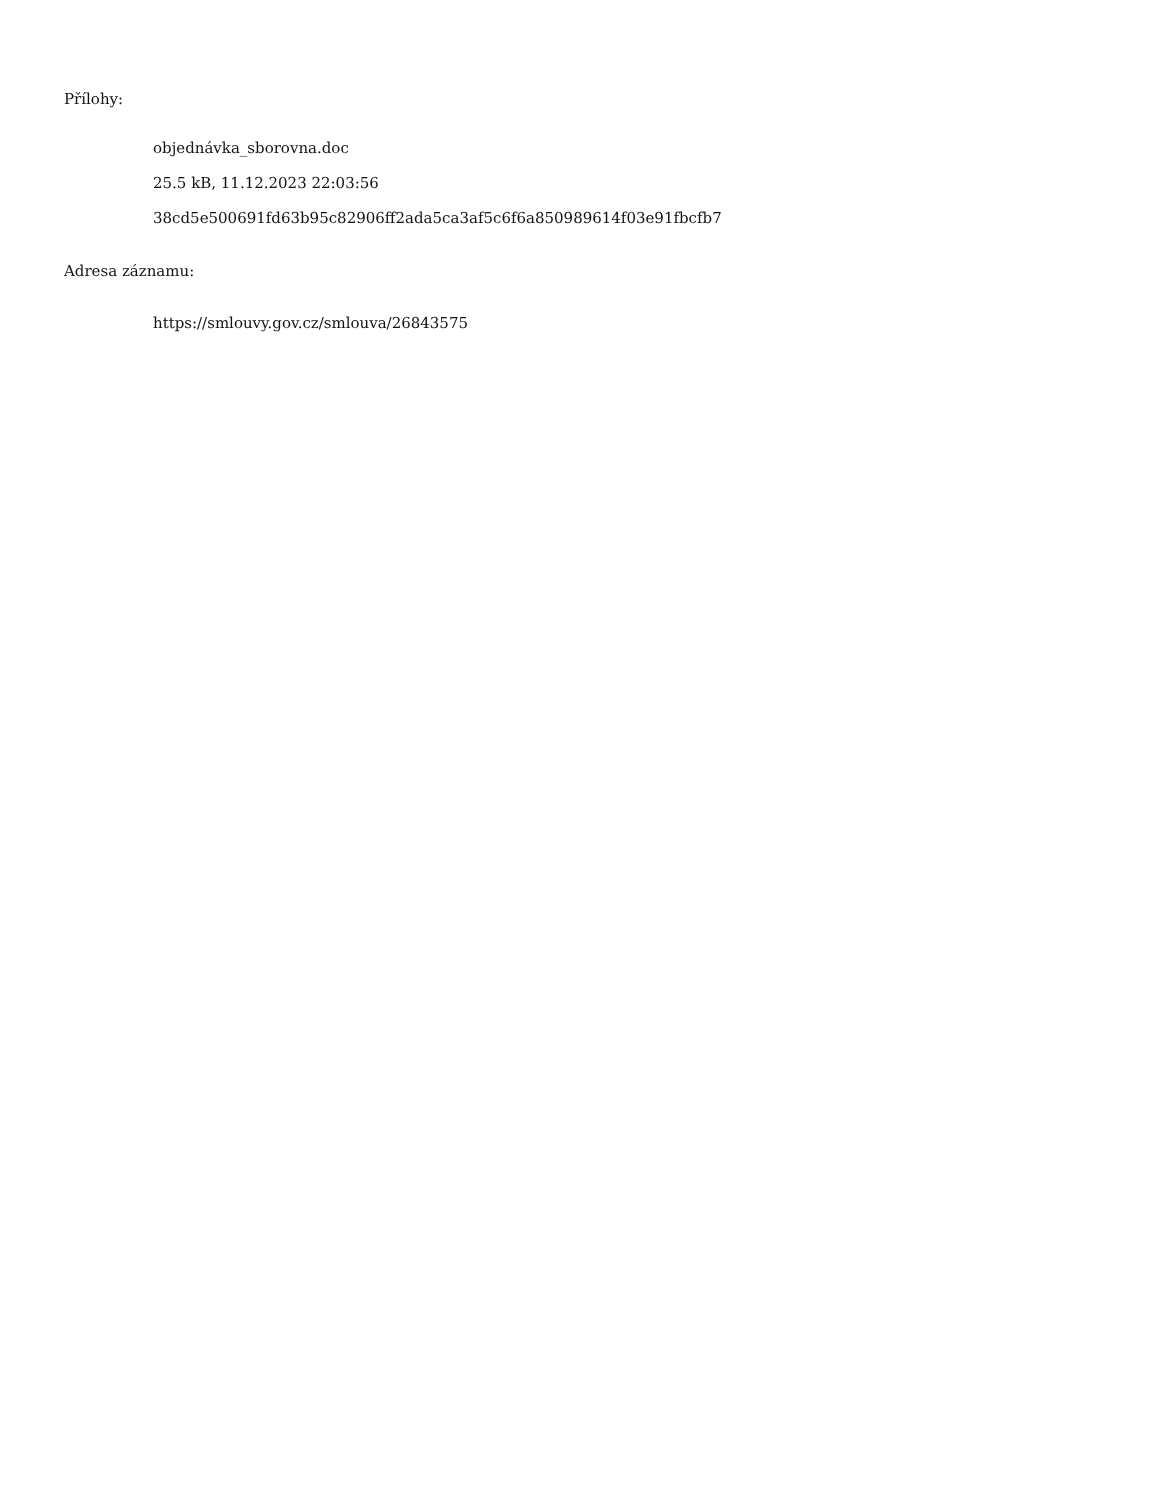Přílohy:
objednávka_sborovna.doc
25.5 kB, 11.12.2023 22:03:56
38cd5e500691fd63b95c82906ff2ada5ca3af5c6f6a850989614f03e91fbcfb7
Adresa záznamu:
https://smlouvy.gov.cz/smlouva/26843575